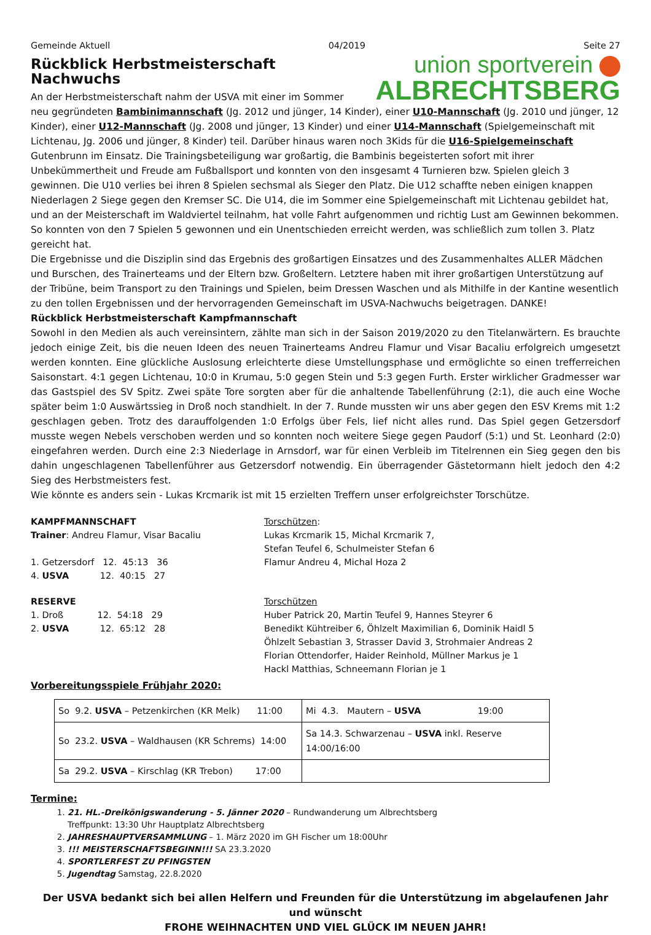Gemeinde Aktuell 04/2019 Seite 27
union sportverein
ALBRECHTSBERG
Rückblick Herbstmeisterschaft Nachwuchs
An der Herbstmeisterschaft nahm der USVA mit einer im Sommer neu gegründeten Bambinimannschaft (Jg. 2012 und jünger, 14 Kinder), einer U10-Mannschaft (Jg. 2010 und jünger, 12 Kinder), einer U12-Mannschaft (Jg. 2008 und jünger, 13 Kinder) und einer U14-Mannschaft (Spielgemeinschaft mit Lichtenau, Jg. 2006 und jünger, 8 Kinder) teil. Darüber hinaus waren noch 3Kids für die U16-Spielgemeinschaft Gutenbrunn im Einsatz. Die Trainingsbeteiligung war großartig, die Bambinis begeisterten sofort mit ihrer Unbekümmertheit und Freude am Fußballsport und konnten von den insgesamt 4 Turnieren bzw. Spielen gleich 3 gewinnen. Die U10 verlies bei ihren 8 Spielen sechsmal als Sieger den Platz. Die U12 schaffte neben einigen knappen Niederlagen 2 Siege gegen den Kremser SC. Die U14, die im Sommer eine Spielgemeinschaft mit Lichtenau gebildet hat, und an der Meisterschaft im Waldviertel teilnahm, hat volle Fahrt aufgenommen und richtig Lust am Gewinnen bekommen. So konnten von den 7 Spielen 5 gewonnen und ein Unentschieden erreicht werden, was schließlich zum tollen 3. Platz gereicht hat.
Die Ergebnisse und die Disziplin sind das Ergebnis des großartigen Einsatzes und des Zusammenhaltes ALLER Mädchen und Burschen, des Trainerteams und der Eltern bzw. Großeltern. Letztere haben mit ihrer großartigen Unterstützung auf der Tribüne, beim Transport zu den Trainings und Spielen, beim Dressen Waschen und als Mithilfe in der Kantine wesentlich zu den tollen Ergebnissen und der hervorragenden Gemeinschaft im USVA-Nachwuchs beigetragen. DANKE!
Rückblick Herbstmeisterschaft Kampfmannschaft
Sowohl in den Medien als auch vereinsintern, zählte man sich in der Saison 2019/2020 zu den Titelanwärtern. Es brauchte jedoch einige Zeit, bis die neuen Ideen des neuen Trainerteams Andreu Flamur und Visar Bacaliu erfolgreich umgesetzt werden konnten. Eine glückliche Auslosung erleichterte diese Umstellungsphase und ermöglichte so einen trefferreichen Saisonstart. 4:1 gegen Lichtenau, 10:0 in Krumau, 5:0 gegen Stein und 5:3 gegen Furth. Erster wirklicher Gradmesser war das Gastspiel des SV Spitz. Zwei späte Tore sorgten aber für die anhaltende Tabellenführung (2:1), die auch eine Woche später beim 1:0 Auswärtssieg in Droß noch standhielt. In der 7. Runde mussten wir uns aber gegen den ESV Krems mit 1:2 geschlagen geben. Trotz des darauffolgenden 1:0 Erfolgs über Fels, lief nicht alles rund. Das Spiel gegen Getzersdorf musste wegen Nebels verschoben werden und so konnten noch weitere Siege gegen Paudorf (5:1) und St. Leonhard (2:0) eingefahren werden. Durch eine 2:3 Niederlage in Arnsdorf, war für einen Verbleib im Titelrennen ein Sieg gegen den bis dahin ungeschlagenen Tabellenführer aus Getzersdorf notwendig. Ein überragender Gästetormann hielt jedoch den 4:2 Sieg des Herbstmeisters fest.
Wie könnte es anders sein - Lukas Krcmarik ist mit 15 erzielten Treffern unser erfolgreichster Torschütze.
KAMPFMANNSCHAFT
Trainer: Andreu Flamur, Visar Bacaliu
1. Getzersdorf 12. 45:13 36
4. USVA 12. 40:15 27
Torschützen:
Lukas Krcmarik 15, Michal Krcmarik 7,
Stefan Teufel 6, Schulmeister Stefan 6
Flamur Andreu 4, Michal Hoza 2
RESERVE
1. Droß 12. 54:18 29
2. USVA 12. 65:12 28
Torschützen
Huber Patrick 20, Martin Teufel 9, Hannes Steyrer 6
Benedikt Kühtreiber 6, Öhlzelt Maximilian 6, Dominik Haidl 5
Öhlzelt Sebastian 3, Strasser David 3, Strohmaier Andreas 2
Florian Ottendorfer, Haider Reinhold, Müllner Markus je 1
Hackl Matthias, Schneemann Florian je 1
Vorbereitungsspiele Frühjahr 2020:
| So 9.2. USVA – Petzenkirchen (KR Melk) 11:00 | Mi 4.3. Mautern – USVA 19:00 |
| So 23.2. USVA – Waldhausen (KR Schrems) 14:00 | Sa 14.3. Schwarzenau – USVA inkl. Reserve 14:00/16:00 |
| Sa 29.2. USVA – Kirschlag (KR Trebon) 17:00 | |
Termine:
1. 21. HL.-Dreikönigswanderung - 5. Jänner 2020 – Rundwanderung um Albrechtsberg
Treffpunkt: 13:30 Uhr Hauptplatz Albrechtsberg
2. JAHRESHAUPTVERSAMMLUNG – 1. März 2020 im GH Fischer um 18:00Uhr
3. !!! MEISTERSCHAFTSBEGINN!!! SA 23.3.2020
4. SPORTLERFEST ZU PFINGSTEN
5. Jugendtag Samstag, 22.8.2020
Der USVA bedankt sich bei allen Helfern und Freunden für die Unterstützung im abgelaufenen Jahr und wünscht
FROHE WEIHNACHTEN UND VIEL GLÜCK IM NEUEN JAHR!